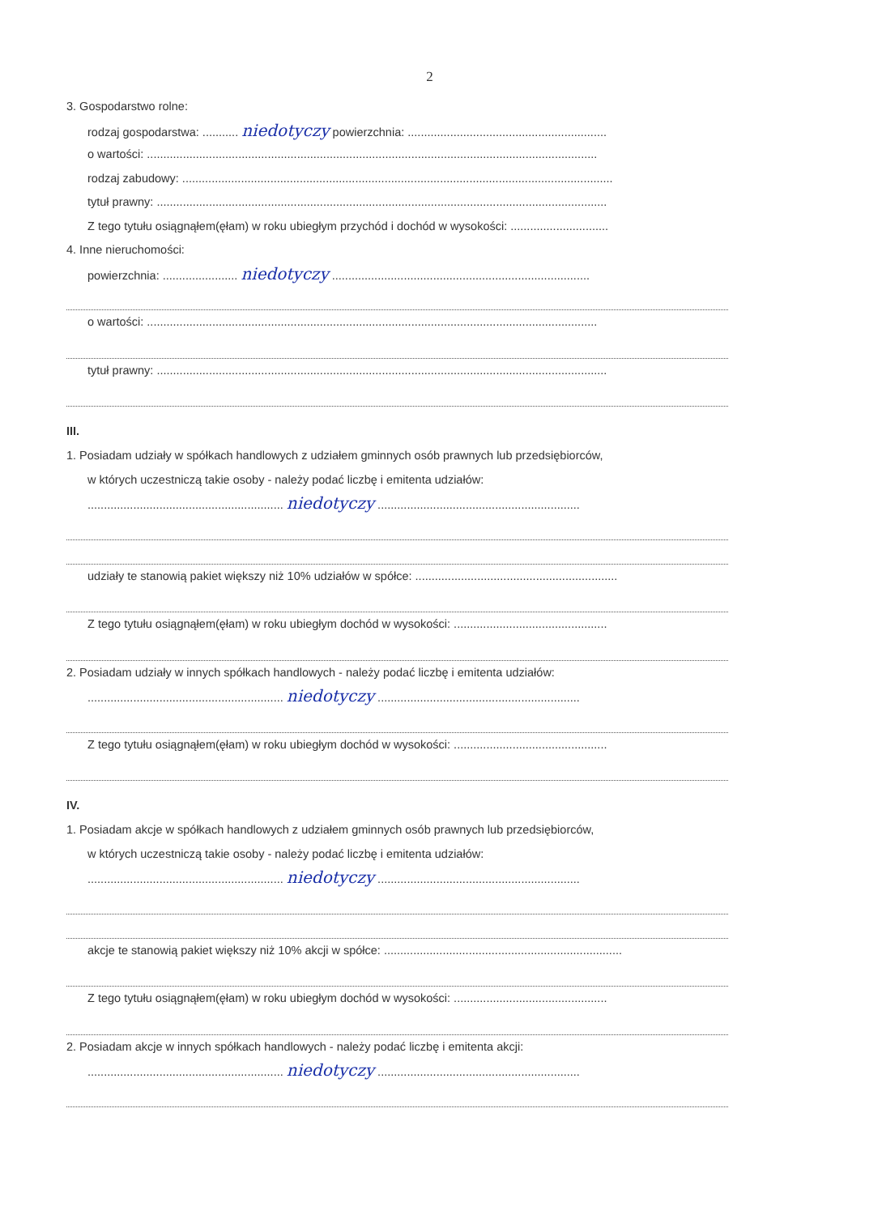2
3. Gospodarstwo rolne:
rodzaj gospodarstwa: ........... niedotyczy powierzchnia: .............................................................
o wartości: ..........................................................................................................................................
rodzaj zabudowy: ....................................................................................................................................
tytuł prawny: ..........................................................................................................................................
Z tego tytułu osiągnąłem(ęłam) w roku ubiegłym przychód i dochód w wysokości: ..............................
4. Inne nieruchomości:
powierzchnia: ....................... niedotyczy ...............................................................................
o wartości: ..........................................................................................................................................
tytuł prawny: ..........................................................................................................................................
III.
1. Posiadam udziały w spółkach handlowych z udziałem gminnych osób prawnych lub przedsiębiorców,
w których uczestniczą takie osoby - należy podać liczbę i emitenta udziałów:
............................................................ niedotyczy ..............................................................
udziały te stanowią pakiet większy niż 10% udziałów w spółce: ..............................................................
Z tego tytułu osiągnąłem(ęłam) w roku ubiegłym dochód w wysokości: ...............................................
2. Posiadam udziały w innych spółkach handlowych - należy podać liczbę i emitenta udziałów:
............................................................ niedotyczy ..............................................................
Z tego tytułu osiągnąłem(ęłam) w roku ubiegłym dochód w wysokości: ...............................................
IV.
1. Posiadam akcje w spółkach handlowych z udziałem gminnych osób prawnych lub przedsiębiorców,
w których uczestniczą takie osoby - należy podać liczbę i emitenta udziałów:
............................................................ niedotyczy ..............................................................
akcje te stanowią pakiet większy niż 10% akcji w spółce: .........................................................................
Z tego tytułu osiągnąłem(ęłam) w roku ubiegłym dochód w wysokości: ...............................................
2. Posiadam akcje w innych spółkach handlowych - należy podać liczbę i emitenta akcji:
............................................................ niedotyczy ..............................................................